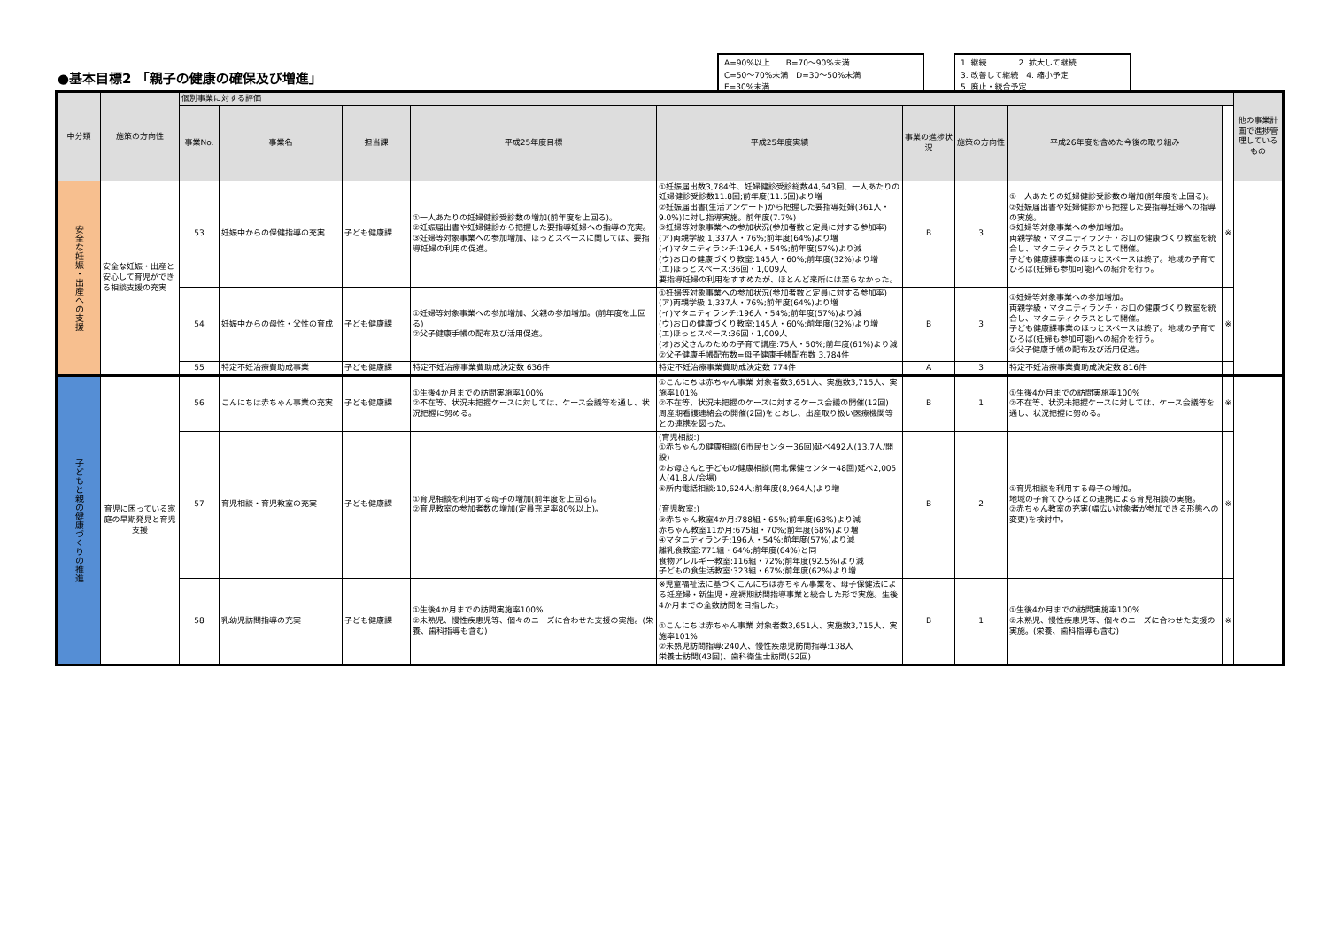●基本目標2 「親子の健康の確保及び増進」
A=90%以上　　B=70～90%未満
C=50～70%未満　D=30～50%未満
E=30%未満
1. 継続　　　　2. 拡大して継続
3. 改善して継続　4. 縮小予定
5. 廃止・統合予定
| 中分類 | 施策の方向性 | 個別事業に対する評価 | | | | | | | | | 他の事業計画で進捗管理しているもの |
| --- | --- | --- | --- | --- | --- | --- | --- | --- | --- | --- | --- |
| | | 事業No. | 事業名 | 担当課 | 平成25年度目標 | 平成25年度実績 | 事業の進捗状況 | 施策の方向性 | 平成26年度を含めた今後の取り組み | | |
| 安全な妊娠・出産への支援 | 安全な妊娠・出産と安心して育児ができる相談支援の充実 | 53 | 妊娠中からの保健指導の充実 | 子ども健康課 | ①一人あたりの妊婦健診受診数の増加(前年度を上回る)。 ②妊娠届出書や妊婦健診から把握した要指導妊婦への指導の充実。 ③妊婦等対象事業への参加増加、ほっとスペースに関しては、要指導妊婦の利用の促進。 | ①妊娠届出数3,784件、妊婦健診受診総数44,643回、一人あたりの妊婦健診受診数11.8回;前年度(11.5回)より増 ②妊娠届出書(生活アンケート)から把握した要指導妊婦(361人・9.0%)に対し指導実施。前年度(7.7%) ③妊婦等対象事業への参加状況(参加者数と定員に対する参加率) (ア)両親学級:1,337人・76%;前年度(64%)より増 (イ)マタニティランチ:196人・54%;前年度(57%)より減 (ウ)お口の健康づくり教室:145人・60%;前年度(32%)より増 (エ)ほっとスペース:36回・1,009人 要指導妊婦の利用をすすめたが、ほとんど来所には至らなかった。 | B | 3 | ①一人あたりの妊婦健診受診数の増加(前年度を上回る)。 ②妊娠届出書や妊婦健診から把握した要指導妊婦への指導の実施。 ③妊婦等対象事業への参加増加。 両親学級・マタニティランチ・お口の健康づくり教室を統合し、マタニティクラスとして開催。 子ども健康課事業のほっとスペースは終了。地域の子育てひろば(妊婦も参加可能)への紹介を行う。 | ※ | |
| | | 54 | 妊娠中からの母性・父性の育成 | 子ども健康課 | ①妊婦等対象事業への参加増加、父親の参加増加。(前年度を上回る) ②父子健康手帳の配布及び活用促進。 | ①妊婦等対象事業への参加状況(参加者数と定員に対する参加率) (ア)両親学級:1,337人・76%;前年度(64%)より増 (イ)マタニティランチ:196人・54%;前年度(57%)より減 (ウ)お口の健康づくり教室:145人・60%;前年度(32%)より増 (エ)ほっとスペース:36回・1,009人 (オ)お父さんのための子育て講座:75人・50%;前年度(61%)より減 ②父子健康手帳配布数=母子健康手帳配布数 3,784件 | B | 3 | ①妊婦等対象事業への参加増加。 両親学級・マタニティランチ・お口の健康づくり教室を統合し、マタニティクラスとして開催。 子ども健康課事業のほっとスペースは終了。地域の子育てひろば(妊婦も参加可能)への紹介を行う。 ②父子健康手帳の配布及び活用促進。 | ※ | |
| | | 55 | 特定不妊治療費助成事業 | 子ども健康課 | 特定不妊治療事業費助成決定数 636件 | 特定不妊治療事業費助成決定数 774件 | A | 3 | 特定不妊治療事業費助成決定数 816件 | | |
| 子どもと親の健康づくりの推進 | 育児に困っている家庭の早期発見と育児支援 | 56 | こんにちは赤ちゃん事業の充実 | 子ども健康課 | ①生後4か月までの訪問実施率100% ②不在等、状況未把握ケースに対しては、ケース会議等を通し、状況把握に努める。 | ①こんにちは赤ちゃん事業 対象者数3,651人、実施数3,715人、実施率101% ②不在等、状況未把握のケースに対するケース会議の開催(12回) 周産期看護連絡会の開催(2回)をとおし、出産取り扱い医療機関等との連携を図った。 | B | 1 | ①生後4か月までの訪問実施率100% ②不在等、状況未把握ケースに対しては、ケース会議等を通し、状況把握に努める。 | ※ | |
| | | 57 | 育児相談・育児教室の充実 | 子ども健康課 | ①育児相談を利用する母子の増加(前年度を上回る)。 ②育児教室の参加者数の増加(定員充足率80%以上)。 | (育児相談:) ①赤ちゃんの健康相談(6市民センター36回)延べ492人(13.7人/開設) ②お母さんと子どもの健康相談(南北保健センター48回)延べ2,005人(41.8人/会場) ⑤所内電話相談:10,624人;前年度(8,964人)より増 (育児教室:) ③赤ちゃん教室4か月:788組・65%;前年度(68%)より減 赤ちゃん教室11か月:675組・70%;前年度(68%)より増 ④マタニティランチ:196人・54%;前年度(57%)より減 離乳食教室:771組・64%;前年度(64%)と同 食物アレルギー教室:116組・72%;前年度(92.5%)より減 子どもの食生活教室:323組・67%;前年度(62%)より増 | B | 2 | ①育児相談を利用する母子の増加。 地域の子育てひろばとの連携による育児相談の実施。 ②赤ちゃん教室の充実(幅広い対象者が参加できる形態への変更)を検討中。 | ※ | |
| | | 58 | 乳幼児訪問指導の充実 | 子ども健康課 | ①生後4か月までの訪問実施率100% ②未熟児、慢性疾患児等、個々のニーズに合わせた支援の実施。(栄養、歯科指導も含む) | ※児童福祉法に基づくこんにちは赤ちゃん事業を、母子保健法による妊産婦・新生児・産褥期訪問指導事業と統合した形で実施。生後4か月までの全数訪問を目指した。 ①こんにちは赤ちゃん事業 対象者数3,651人、実施数3,715人、実施率101% ②未熟児訪問指導:240人、慢性疾患児訪問指導:138人 栄養士訪問(43回)、歯科衛生士訪問(52回) | B | 1 | ①生後4か月までの訪問実施率100% ②未熟児、慢性疾患児等、個々のニーズに合わせた支援の実施。(栄養、歯科指導も含む) | ※ | |